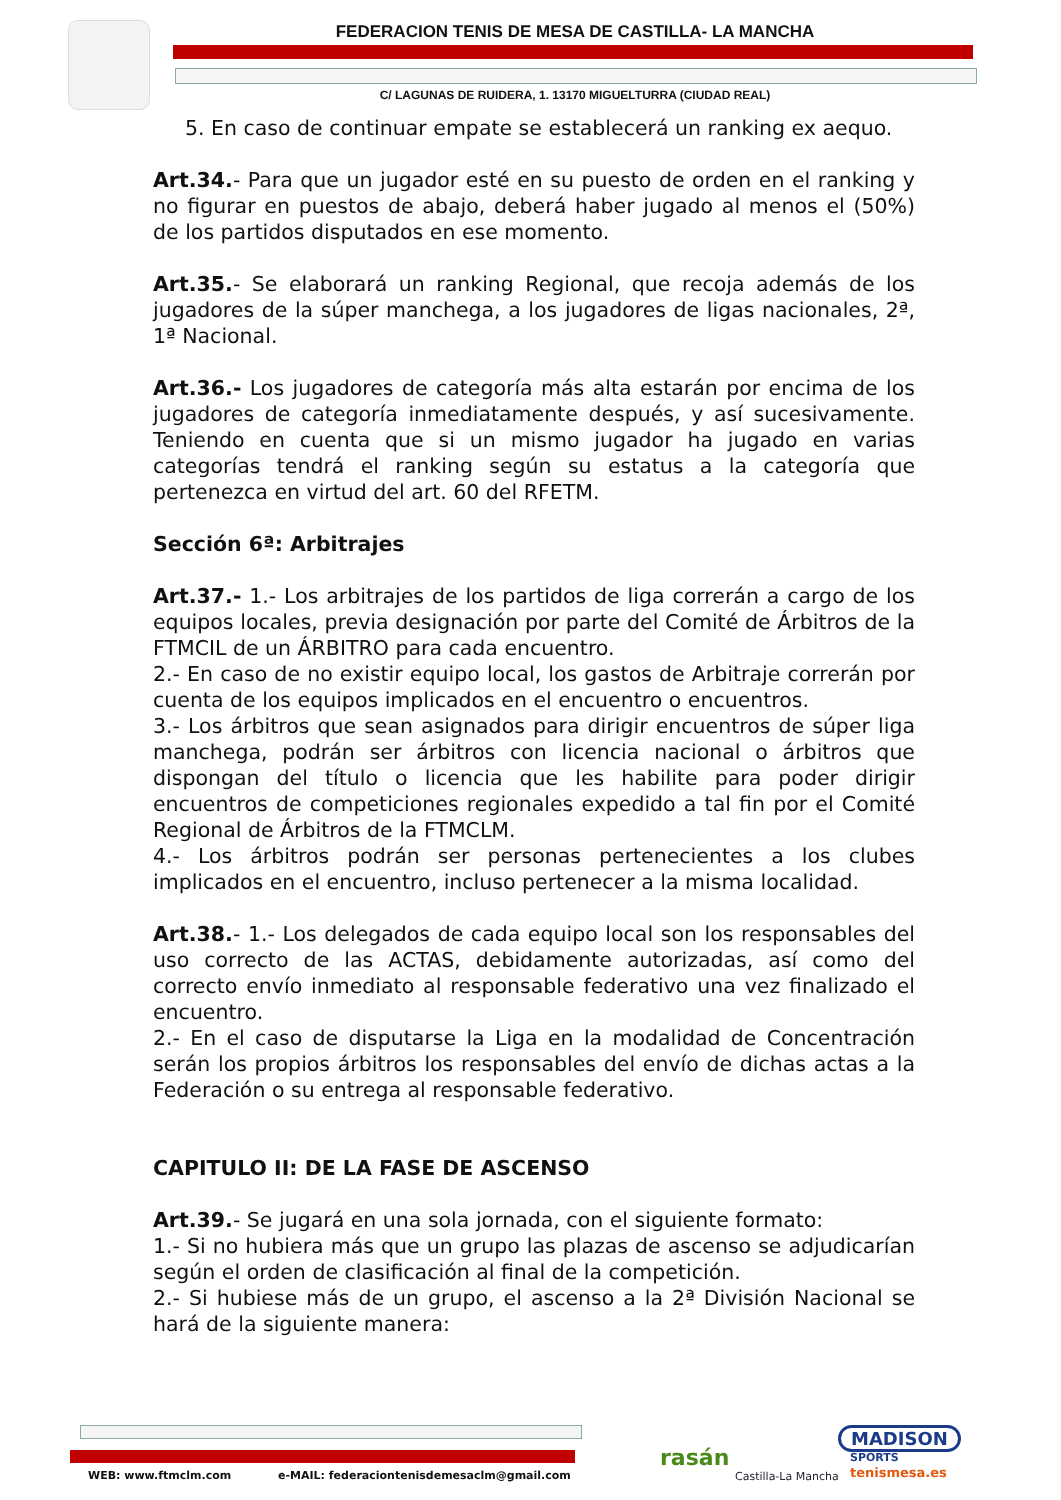FEDERACION TENIS DE MESA DE CASTILLA- LA MANCHA
C/ LAGUNAS DE RUIDERA, 1. 13170 MIGUELTURRA (CIUDAD REAL)
5. En caso de continuar empate se establecerá un ranking ex aequo.
Art.34.- Para que un jugador esté en su puesto de orden en el ranking y no figurar en puestos de abajo, deberá haber jugado al menos el (50%) de los partidos disputados en ese momento.
Art.35.- Se elaborará un ranking Regional, que recoja además de los jugadores de la súper manchega, a los jugadores de ligas nacionales, 2ª, 1ª Nacional.
Art.36.- Los jugadores de categoría más alta estarán por encima de los jugadores de categoría inmediatamente después, y así sucesivamente. Teniendo en cuenta que si un mismo jugador ha jugado en varias categorías tendrá el ranking según su estatus a la categoría que pertenezca en virtud del art. 60 del RFETM.
Sección 6ª: Arbitrajes
Art.37.- 1.- Los arbitrajes de los partidos de liga correrán a cargo de los equipos locales, previa designación por parte del Comité de Árbitros de la FTMCIL de un ÁRBITRO para cada encuentro.
2.- En caso de no existir equipo local, los gastos de Arbitraje correrán por cuenta de los equipos implicados en el encuentro o encuentros.
3.- Los árbitros que sean asignados para dirigir encuentros de súper liga manchega, podrán ser árbitros con licencia nacional o árbitros que dispongan del título o licencia que les habilite para poder dirigir encuentros de competiciones regionales expedido a tal fin por el Comité Regional de Árbitros de la FTMCLM.
4.- Los árbitros podrán ser personas pertenecientes a los clubes implicados en el encuentro, incluso pertenecer a la misma localidad.
Art.38.- 1.- Los delegados de cada equipo local son los responsables del uso correcto de las ACTAS, debidamente autorizadas, así como del correcto envío inmediato al responsable federativo una vez finalizado el encuentro.
2.- En el caso de disputarse la Liga en la modalidad de Concentración serán los propios árbitros los responsables del envío de dichas actas a la Federación o su entrega al responsable federativo.
CAPITULO II: DE LA FASE DE ASCENSO
Art.39.- Se jugará en una sola jornada, con el siguiente formato:
1.- Si no hubiera más que un grupo las plazas de ascenso se adjudicarían según el orden de clasificación al final de la competición.
2.- Si hubiese más de un grupo, el ascenso a la 2ª División Nacional se hará de la siguiente manera:
WEB: www.ftmclm.com
e-MAIL: federaciontenisdemesaclm@gmail.com
rasán
Castilla-La Mancha
MADISON
SPORTS
tenismesa.es